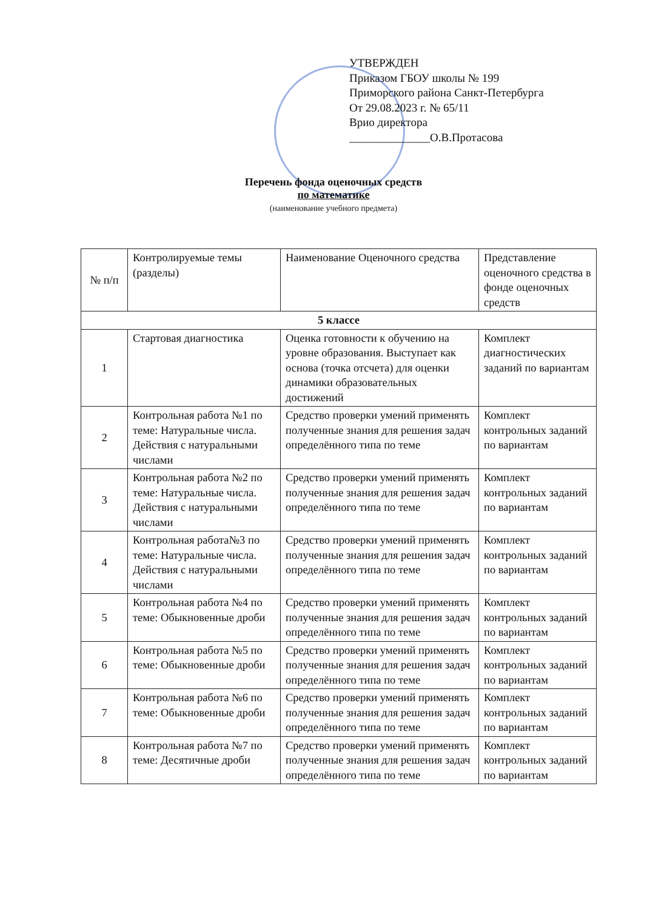УТВЕРЖДЕН
Приказом ГБОУ школы № 199
Приморского района Санкт-Петербурга
От 29.08.2023 г. № 65/11
Врио директора
______________О.В.Протасова
Перечень фонда оценочных средств
по математике
(наименование учебного предмета)
| № п/п | Контролируемые темы (разделы) | Наименование Оценочного средства | Представление оценочного средства в фонде оценочных средств |
| --- | --- | --- | --- |
| 5 классе | | | |
| 1 | Стартовая диагностика | Оценка готовности к обучению на уровне образования. Выступает как основа (точка отсчета) для оценки динамики образовательных достижений | Комплект диагностических заданий по вариантам |
| 2 | Контрольная работа №1 по теме: Натуральные числа. Действия с натуральными числами | Средство проверки умений применять полученные знания для решения задач определённого типа по теме | Комплект контрольных заданий по вариантам |
| 3 | Контрольная работа №2 по теме: Натуральные числа. Действия с натуральными числами | Средство проверки умений применять полученные знания для решения задач определённого типа по теме | Комплект контрольных заданий по вариантам |
| 4 | Контрольная работа№3 по теме: Натуральные числа. Действия с натуральными числами | Средство проверки умений применять полученные знания для решения задач определённого типа по теме | Комплект контрольных заданий по вариантам |
| 5 | Контрольная работа №4 по теме: Обыкновенные дроби | Средство проверки умений применять полученные знания для решения задач определённого типа по теме | Комплект контрольных заданий по вариантам |
| 6 | Контрольная работа №5 по теме: Обыкновенные дроби | Средство проверки умений применять полученные знания для решения задач определённого типа по теме | Комплект контрольных заданий по вариантам |
| 7 | Контрольная работа №6 по теме: Обыкновенные дроби | Средство проверки умений применять полученные знания для решения задач определённого типа по теме | Комплект контрольных заданий по вариантам |
| 8 | Контрольная работа №7 по теме: Десятичные дроби | Средство проверки умений применять полученные знания для решения задач определённого типа по теме | Комплект контрольных заданий по вариантам |